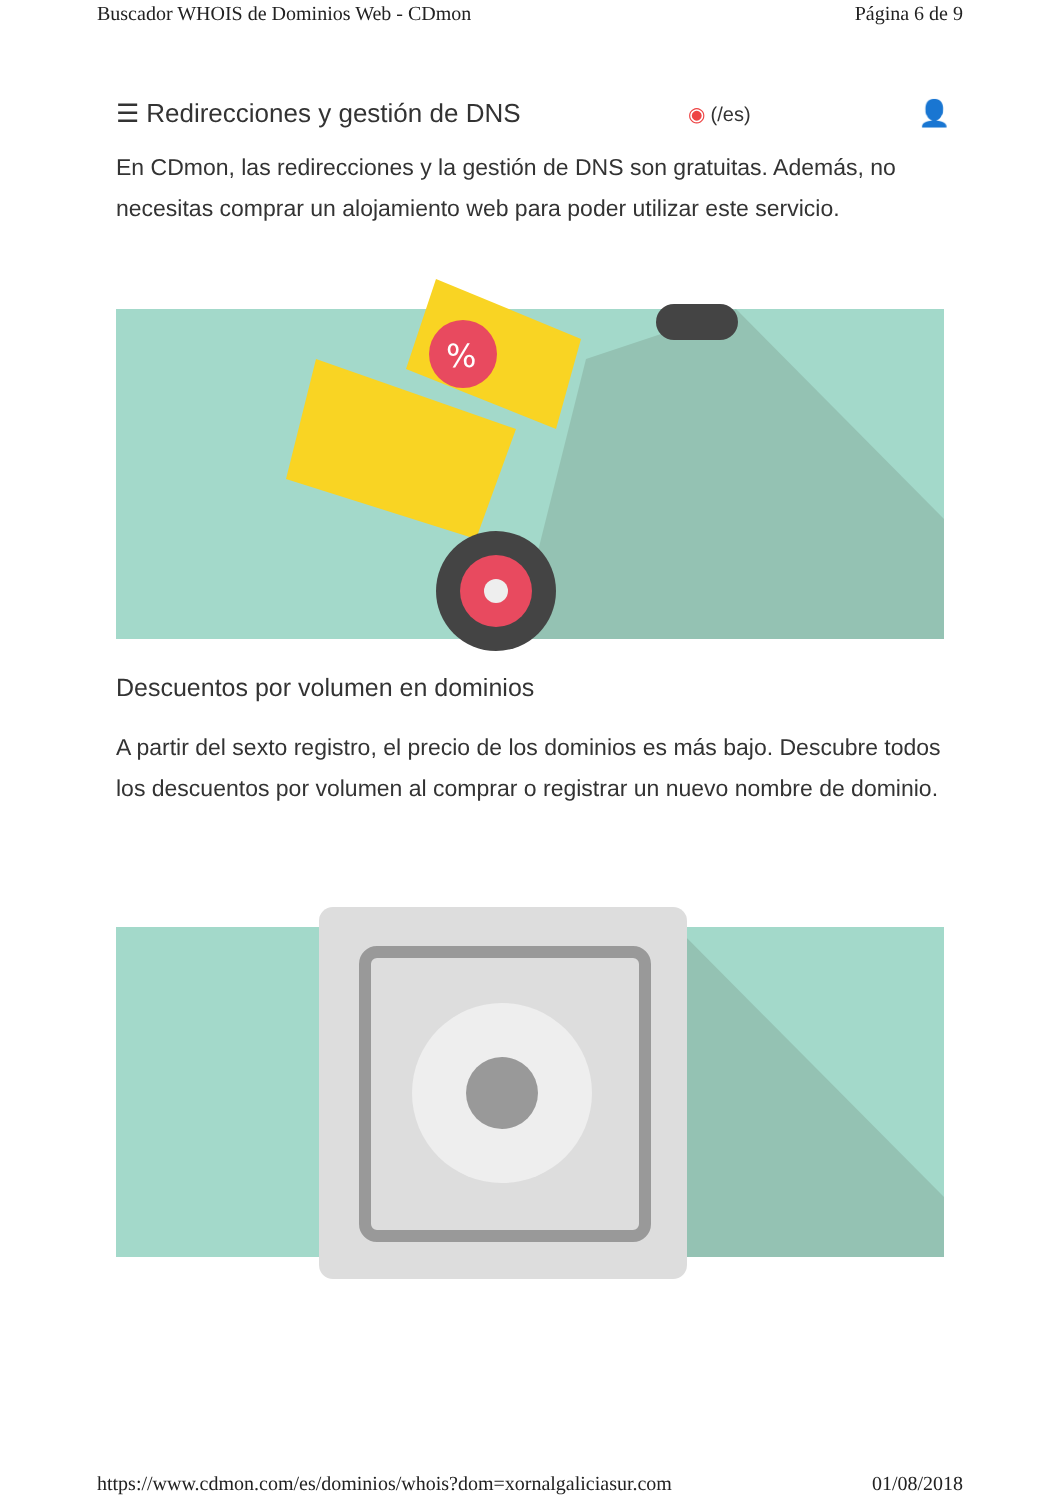Buscador WHOIS de Dominios Web - CDmon Página 6 de 9
☰ Redirecciones y gestión de DNS ◉ (/es) 👤
En CDmon, las redirecciones y la gestión de DNS son gratuitas. Además, no necesitas comprar un alojamiento web para poder utilizar este servicio.
%
Descuentos por volumen en dominios
A partir del sexto registro, el precio de los dominios es más bajo. Descubre todos los descuentos por volumen al comprar o registrar un nuevo nombre de dominio.
https://www.cdmon.com/es/dominios/whois?dom=xornalgaliciasur.com 01/08/2018